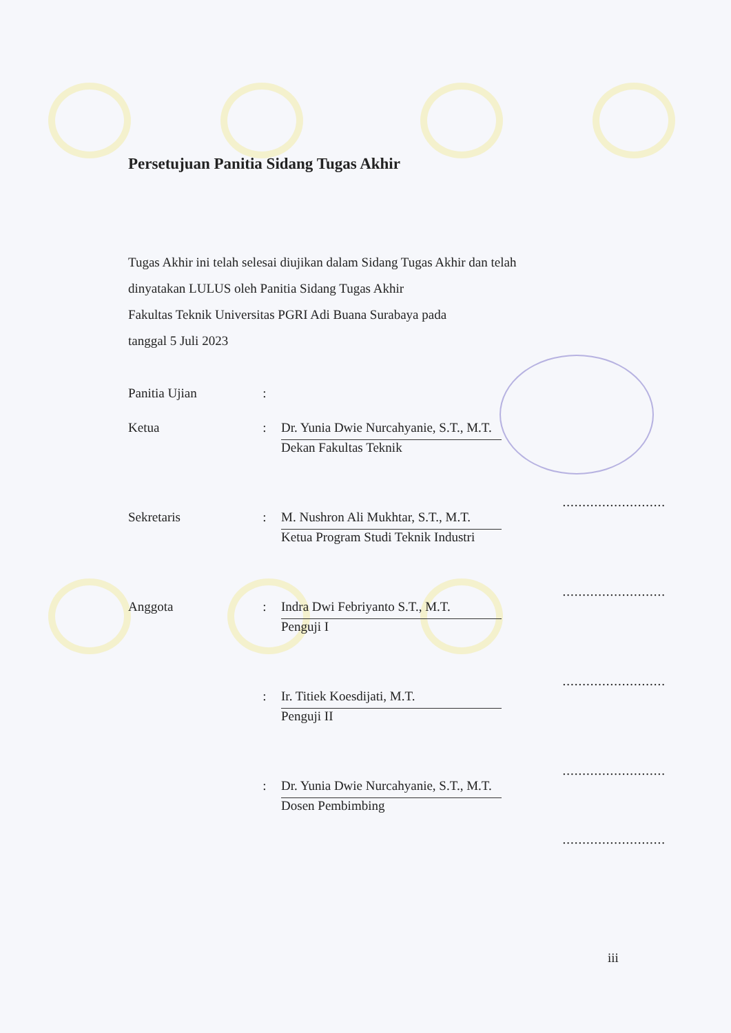Persetujuan Panitia Sidang Tugas Akhir
Tugas Akhir ini telah selesai diujikan dalam Sidang Tugas Akhir dan telah
dinyatakan LULUS oleh Panitia Sidang Tugas Akhir
Fakultas Teknik Universitas PGRI Adi Buana Surabaya pada
tanggal 5 Juli 2023
| Panitia Ujian | : | | |
| Ketua | : | Dr. Yunia Dwie Nurcahyanie, S.T., M.T. Dekan Fakultas Teknik | .......................... |
| Sekretaris | : | M. Nushron Ali Mukhtar, S.T., M.T. Ketua Program Studi Teknik Industri | .......................... |
| Anggota | : | Indra Dwi Febriyanto S.T., M.T. Penguji I | .......................... |
| | : | Ir. Titiek Koesdijati, M.T. Penguji II | .......................... |
| | : | Dr. Yunia Dwie Nurcahyanie, S.T., M.T. Dosen Pembimbing | .......................... |
iii